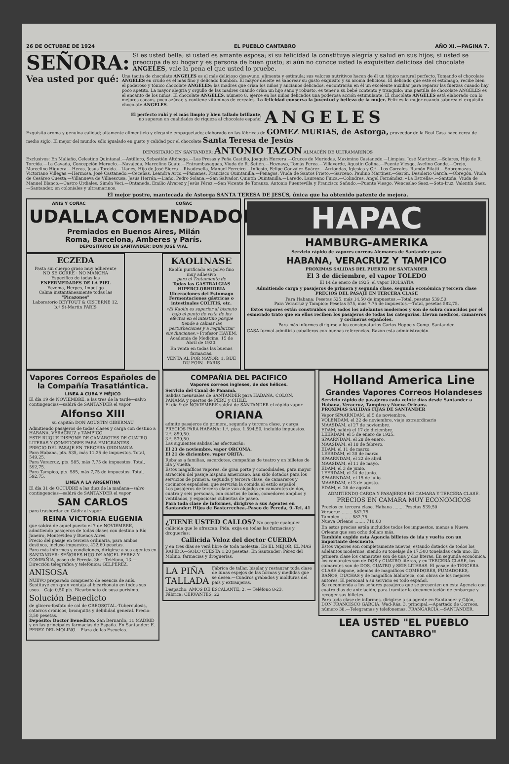26 DE OCTUBRE DE 1924 EL PUEBLO CANTABRO AÑO XI.—PAGINA 7.
SEÑORA:
Si es usted bella; si usted es amante esposa; si su felicidad la constituye alegría y salud en sus hijos; si usted se preocupa de su hogar y es persona de buen gusto; si aún no conoce usted la exquisitez deliciosa del chocolate ANGELES, vale la pena el que usted lo pruebe.
Vea usted por qué:
Una tacita de chocolate ANGELES es el más delicioso desayuno, alimenta y estimula; sus valores nutritivos hacen de él un tónico natural perfecto. Tomando el chocolate ANGELES en crudo es el más fino y delicado bombón. El mayor deleite es saborear su gusto exquisito y su aroma delicioso. El delicado que esté el estómago, recibe bien el poderoso y tónico chocolate ANGELES; las madres que crían los niños y ancianos delicados, encontrarán en él un excelente auxiliar para reparar las fuerzas cuando hay poco apetito. La mayor alegría y orgullo de las madres cuando crían un hijo sano y robusto, es tener a su bebé contento y tranquilo; una pastilla de chocolate ANGELES es el encanto de los niños. El chocolate ANGELES, número 8, ejerce en los niños delicados una poderosa acción estimulante. El chocolate ANGELES está elaborado con lo mejores cacaos, poco azúcar, y contiene vitaminas de cereales. La felicidad conserva la juventud y belleza de la mujer. Feliz es la mujer cuando saborea el exquisito chocolate ANGELES.
El perfecto rubí y el más limpio y bien tallado brillante,
no superan en cualidades de riqueza al chocolate español
ANGELES
Exquisito aroma y genuina calidad; altamente alimenticio y elegante empaquetado; elaborado en las fábricas de GOMEZ MURIAS, de Astorga, proveedor de la Real Casa hace cerca de medio siglo. El mejor del mundo; sólo igualado en gusto y calidad por el chocolate Santa Teresa de Jesús
DEPOSITARIO EN SANTANDER: ANTONIO TAZON ALMACÉN DE ULTRAMARINOS
Exclusivos: En Maliaño, Celestino Quintanal.—Astillero, Sebastián Altónega.—Las Presas y Peña Castillo, Joaquín Herrera.—Cruces de Muriedas, Maximino Castanedo.—Limpias, José Martínez.—Solares, Hijo de R. Torcida.—La Cavada, Concepción Meruelo.—Navajeda, Marcelino Guate.—Entrambasaguas, Viuda de R. Setién.—Hoznayo, Tomás Perea.—Villaverde, Agustín Colina.—Puente Viesgo, Avelino Conde.—Orejo, Marcelino Higuera.—Heras, Jesús Torcida.—Llanes, Hijo de José Sierra.—Rivadesella, Manuel Ferreiro.—Infiesto, Felipe González Suárez.—Arriondas, Iglesias y C.ª—Los Corrales, Ramón Pilatti.—Sobremazas, Victoriano Villegas.—Hermosa, José Castanedo.—Ceceñas, Leandra Arco.—Pámanes, Francisco Quintanilla.—Penagos, Viuda de Santos Prieto.—Sarceno, Paulino Martínez.—Sarón, Desiderio García.—Obregón, Viuda de Cesáreo Cuesta.—Villanueva de Villaescusa, Jesús Herrán.—Liaño, Pedro Solana.—San Salvador, Quintín Quintanilla.—Laredo, Laureano Fuica.—Colindres, Angel Fernández, «La Estrella».—Santoña, Viuda de Manuel Blanco.—Castro Urdiales, Simón Veci.—Ontaneda, Emilio Alvarez y Jesús Pérez.—San Vicente de Toranzo, Antonio Fuentevilla y Francisco Sañudo.—Puente Viesgo, Wenceslao Saez.—Soto-Iruz, Valentín Saez.—Santander, en coloniales y ultramarinos.
El mejor postre, mantecada de Astorga SANTA TERESA DE JESÚS, única que ha obtenido patente de mejora.
ANIS Y COÑAC
UDALLA
COÑAC
COMENDADOR
Premiados en Buenos Aires, Milán
Roma, Barcelona, Amberes y París.
DEPOSITARIO EN SANTANDER: DON JOSÉ VIAL
ECZEDA
Pasta sin cuerpo graso muy adherente
NO SE CORRE · NO MANCHA
Específico de todas las
ENFERMEDADES DE LA PIEL
Eczema, Herpes, Impetigo
Calma instantáneamente todas las
"Picazones"
Laboratorio BEYTOUT & CISTERNE 12, b.ª St-Martin PARIS
KAOLINASE
Kaolín purificado en polvo fino muy adhesivo
para el Tratamiento de
Todas las GASTRALGIAS HIPERCLORHIDRIA Ulceraciones del Estómago Fermentaciones gástricas o intestinales COLITIS, etc.
«El Kaolín es superior al bismuto bajo el punto de vista de los efectos en el intestino porque tiende a calmar las perturbaciones y a regularizar sus funciones.» Profesor HAYEM. Academia de Medicina, 15 de Abril de 1920.
En venta en todas las buenas farmacias.
VENTA AL POR MAYOR: 1, RUE DU FOIN - PARIS
HAPAC
HAMBURG-AMERIKA
Servicio rápido de vapores correos Alemanes de Santander para
HABANA, VERACRUZ Y TAMPICO
PROXIMAS SALIDAS DEL PUERTO DE SANTANDER
El 3 de diciembre, el vapor TOLEDO
El 14 de enero de 1925, el vapor HOLSATIA
Admitiendo carga y pasajeros de primera y segunda clase, segunda económica y tercera clase
PRECIOS DEL PASAJE EN TERCERA CLASE
Para Habana: Pesetas 525, más 14,50 de impuestos.—Total, pesetas 539,50.
Para Veracruz y Tampico: Pesetas 575, más 7,75 de impuestos.—Total, pesetas 582,75.
Estos vapores están construidos con todos los adelantos modernos y son de sobra conocidos por el esmerado trato que en ellos reciben los pasajeros de todas las categorías. Llevan médicos, camareros y cocineros españoles.
Para más informes dirigirse a los consignatarios Carlos Hoppe y Comp.-Santander.
CASA formal admitiría caballeros con buenas referencias. Razón esta administración.
Vapores Correos Españoles de la Compañía Trasatlántica.
LINEA A CUBA Y MÉJICO
El día 19 de NOVIEMBRE, a las tres de la tarde—salvo contingencias—saldrá de SANTANDER el vapor
Alfonso XIII
su capitán DON AGUSTIN GIBERNAU
Admitiendo pasajeros de todas clases y carga con destino a HABANA, VERACRUZ y TAMPICO.
ESTE BUQUE DISPONE DE CAMAROTES DE CUATRO LITERAS Y COMEDORES PARA EMIGRANTES
PRECIO DEL PASAJE EN TERCERA ORDINARIA
Para Habana, pts. 535, más 11,25 de impuestos. Total, 549,25.
Para Veracruz, pts. 585, más 7,75 de impuestos. Total, 592,75.
Para Tampico, pts. 585, más 7,75 de impuestos. Total, 592,75.
LINEA A LA ARGENTINA
El día 31 de OCTUBRE a las diez de la mañana—salvo contingencias—saldrá de SANTANDER el vapor
SAN CARLOS
para trasbordar en Cádiz al vapor
REINA VICTORIA EUGENIA
que saldrá de aquel puerto el 7 de NOVIEMBRE, admitiendo pasajeros de todas clases con destino a Río Janeiro, Montevideo y Buenos Aires.
Precio del pasaje en tercera ordinaria, para ambos destinos, incluso impuestos, 422,60 pesetas.
Para más informes y condiciones, dirigirse a sus agentes en SANTANDER: SEÑORES HIJO DE ANGEL PEREZ Y COMPAÑIA, paseo de Pereda, 36.—Teléfono, 13.—Dirección telegráfica y telefónica: GELPEREZ.
ANISOSA
NUEVO preparado compuesto de esencia de anís. Sustituye con gran ventaja al bicarbonato en todos sus usos.—Caja 0,50 pts. Bicarbonato de sosa purísimo.
Solución Benedicto
de glicero-fosfato de cal de CREOSOTAL.-Tuberculosis, catarros crónicos, bronquitis y debilidad general. Precio: 3,50 pesetas.
Depósito: Doctor Benedicto. San Bernardo, 11 MADRID y en las principales farmacias de España. En Santander: E. PEREZ DEL MOLINO.—Plaza de las Escuelas.
COMPAÑIA DEL PACIFICO
Vapores correos ingleses, de dos hélices.
Servicio del Canal de Panamá.
Salidas mensuales de SANTANDER para HABANA, COLON, PANAMA y puertos de PERU y CHILE.
El día 9 de NOVIEMBRE saldrá de SANTANDER el rápido vapor
ORIANA
admite pasajeros de primera, segunda y tercera clase, y carga.
PRECIOS PARA HABANA: 1.ª, ptas. 1.594,50, incluído impuestos.
2.ª, 859,50.
3.ª, 539,50.
Las siguientes salidas las efectuarán:
El 23 de noviembre, vapor ORCOMA.
El 21 de diciembre, vapor ORITA.
Rebajas a familias, sacerdotes, compañías de teatro y en billetes de ida y vuelta.
Estos magníficos vapores, de gran porte y comodidades, para mayor atracción del pasaje hispano americano, han sido dotados para los servicios de primera, segunda y tercera clase, de camareros y cocineros españoles, que servirán la comida al estilo español.
Los pasajeros de tercera clase van alojados en camarotes de dos, cuatro y seis personas, con cuartos de baño, comedores amplios y ventilados, y espaciosas cubiertas de paseo.
Para toda clase de informes, dirigirse a sus Agentes en Santander: Hijos de Basterrechea.-Paseo de Pereda, 9.-Tel. 41
¿TIENE USTED CALLOS? No acepte cualquier callicida que le ofrezcan. Pida, exija en todas las farmacias y droguerías:
Callicida Veloz del doctor CUERDA
y en tres días se verá libre de toda molestia. ES EL MEJOR, EL MAS RAPIDO.—SOLO CUESTA 1,20 pesetas. En Santander: Pérez del Molino, farmacias y droguerías.
LA PIÑA
TALLADA
Fábrica de tallar, biselar y restaurar toda clase de lunas espejos de las formas y medidas que se desea.—Cuadros grabados y molduras del país y extranjeras.
Despacho: AMOS DE ESCALANTE, 2. — Teléfono 8-23.
Fábrica: CERVANTES, 22
Holland America Line
Grandes Vapores Correos Holandeses
Servicio rápido de pasajeros cada veinte días desde Santander a Habana, Veracruz, Tampico y Nueva Orleans.
PROXIMAS SALIDAS FIJAS DE SANTANDER
Vapor SPAARNDAM, el 5 de noviembre.
VOLENDAM, el 22 de noviembre, viaje extraordinario
MAASDAM, el 27 de noviembre.
EDAM, saldrá el 17 de diciembre.
LEERDAM, el 5 de enero de 1925.
SPAARNDAM, el 28 de enero.
MAASDAM, el 18 de febrero.
EDAM, el 11 de marzo.
LEERDAM, el 30 de marzo.
SPAARNDAM, el 22 de abril.
MAASDAM, el 11 de mayo.
EDAM, el 3 de junio.
LEERDAM, el 24 de junio.
SPAARNDAM, el 15 de julio.
MAASDAM, el 3 de agosto.
EDAM, el 26 de agosto.
ADMITIENDO CARGA Y PASAJEROS DE CAMARA Y TERCERA CLASE.
PRECIOS EN CAMARA MUY ECONOMICOS
Precios en tercera clase. Habana ........ Pesetas 539,50
Veracruz ........ 582,75
Tampico ........ 582,75
Nueva Orleans ........ 710,00
En estos precios están incluídos todos los impuestos, menos a Nueva Orleans que son ocho dollars más.
También expide esta Agencia billetes de ida y vuelta con un importante descuento.
Estos vapores son completamente nuevos, estando dotados de todos los adelantos modernos, siendo su tonelaje de 17.500 toneladas cada uno. En primera clase los camarotes son de una y dos literas. En segunda económica, los camarotes son de DOS y CUATRO literas, y en TERCERA CLASE, los camarotes son de DOS, CUATRO y SEIS LITERAS. El pasaje de TERCERA CLASE dispone, además de magníficos COMEDORES, FUMADORES, BAÑOS, DUCHAS y de magnífica biblioteca, con obras de los mejores autores. El personal a su servicio es todo español.
Se recomienda a los señores pasajeros que se presenten en esta Agencia con cuatro días de antelación, para tramitar la documentación de embarque y recoger sus billetes.
Para toda clase de informes, dirigirse a su agente en Santander y Gijón, DON FRANCISCO GARCIA, Wad-Rás, 3, principal.—Apartado de Correos, número 38.—Telegramas y telefonemas, FRANGARCIA.—SANTANDER.
LEA USTED "EL PUEBLO CANTABRO"